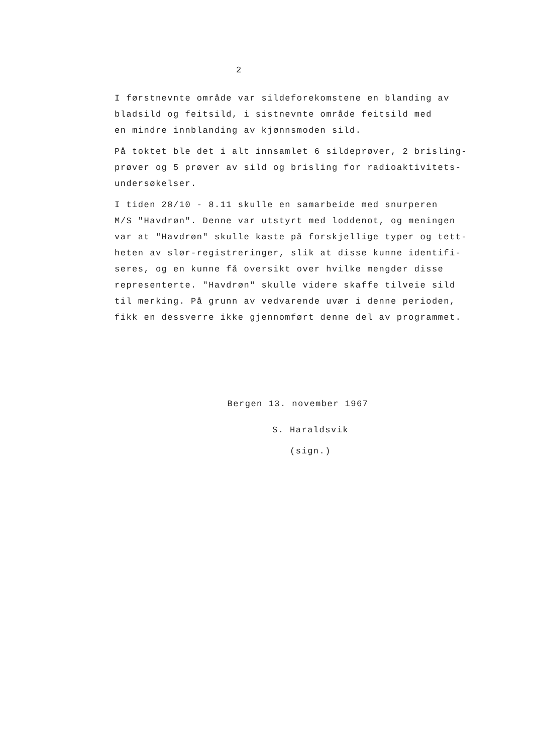2
I førstnevnte område var sildeforekomstene en blanding av
bladsild og feitsild, i sistnevnte område feitsild med
en mindre innblanding av kjønnsmoden sild.
På toktet ble det i alt innsamlet 6 sildeprøver, 2 brisling-
prøver og 5 prøver av sild og brisling for radioaktivitets-
undersøkelser.
I tiden 28/10 - 8.11 skulle en samarbeide med snurperen
M/S "Havdrøn". Denne var utstyrt med loddenot, og meningen
var at "Havdrøn" skulle kaste på forskjellige typer og tett-
heten av slør-registreringer, slik at disse kunne identifi-
seres, og en kunne få oversikt over hvilke mengder disse
representerte. "Havdrøn" skulle videre skaffe tilveie sild
til merking. På grunn av vedvarende uvær i denne perioden,
fikk en dessverre ikke gjennomført denne del av programmet.
Bergen 13. november 1967
S. Haraldsvik
(sign.)